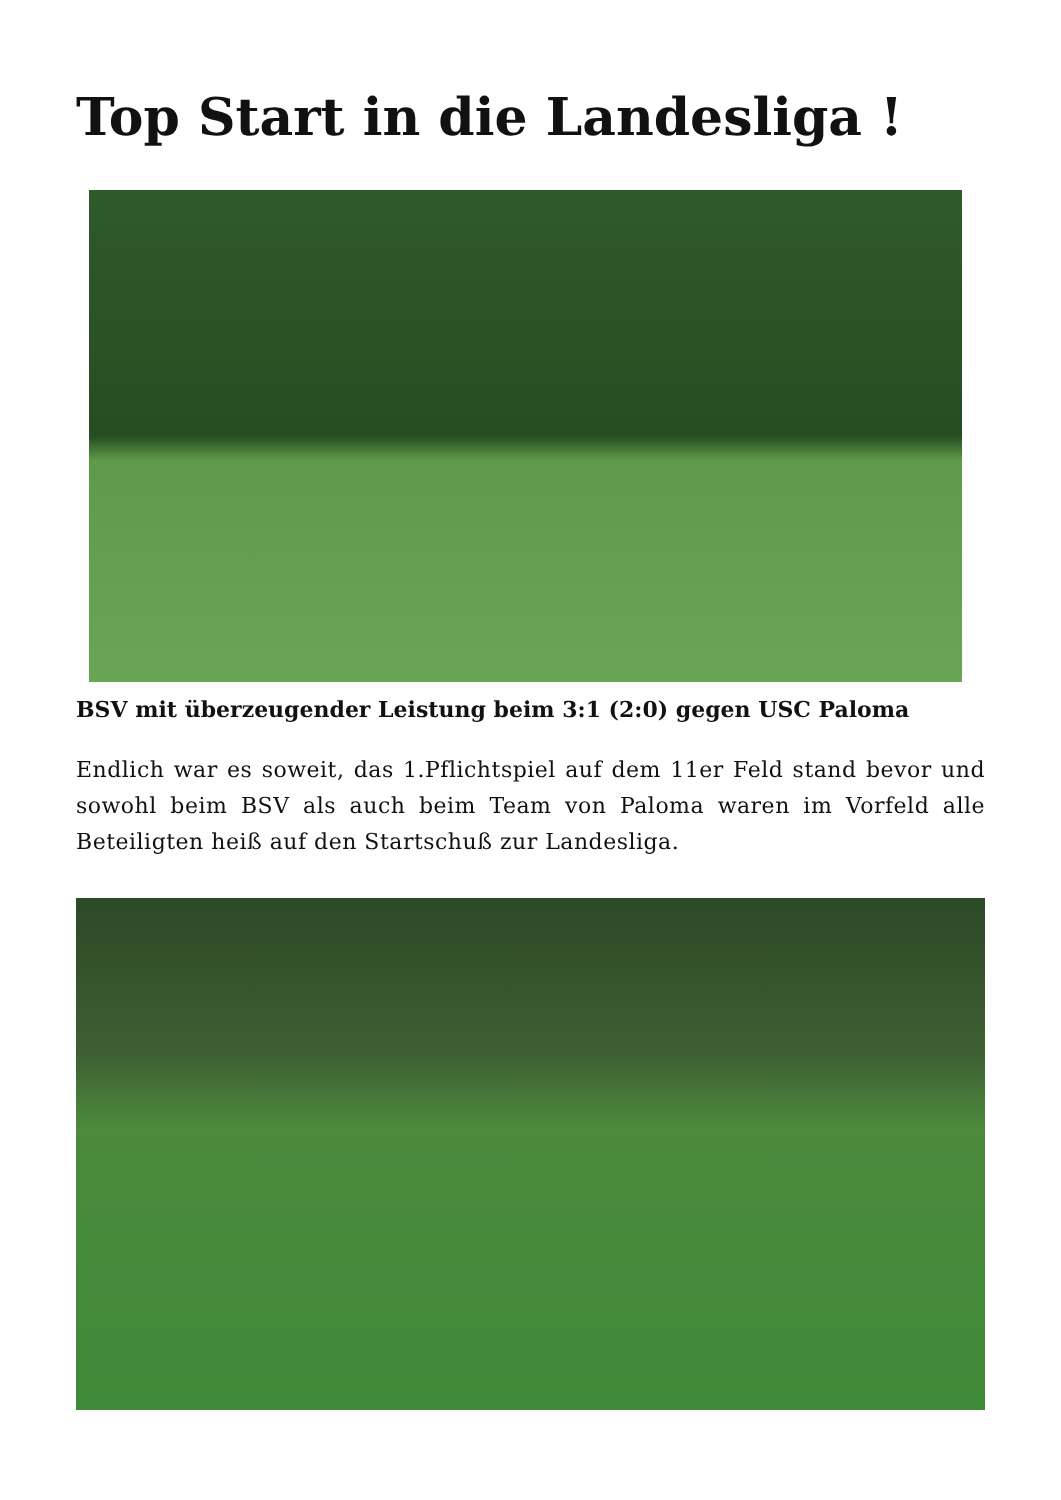Top Start in die Landesliga !
BSV mit überzeugender Leistung beim 3:1 (2:0) gegen USC Paloma
Endlich war es soweit, das 1.Pflichtspiel auf dem 11er Feld stand bevor und sowohl beim BSV als auch beim Team von Paloma waren im Vorfeld alle Beteiligten heiß auf den Startschuß zur Landesliga.